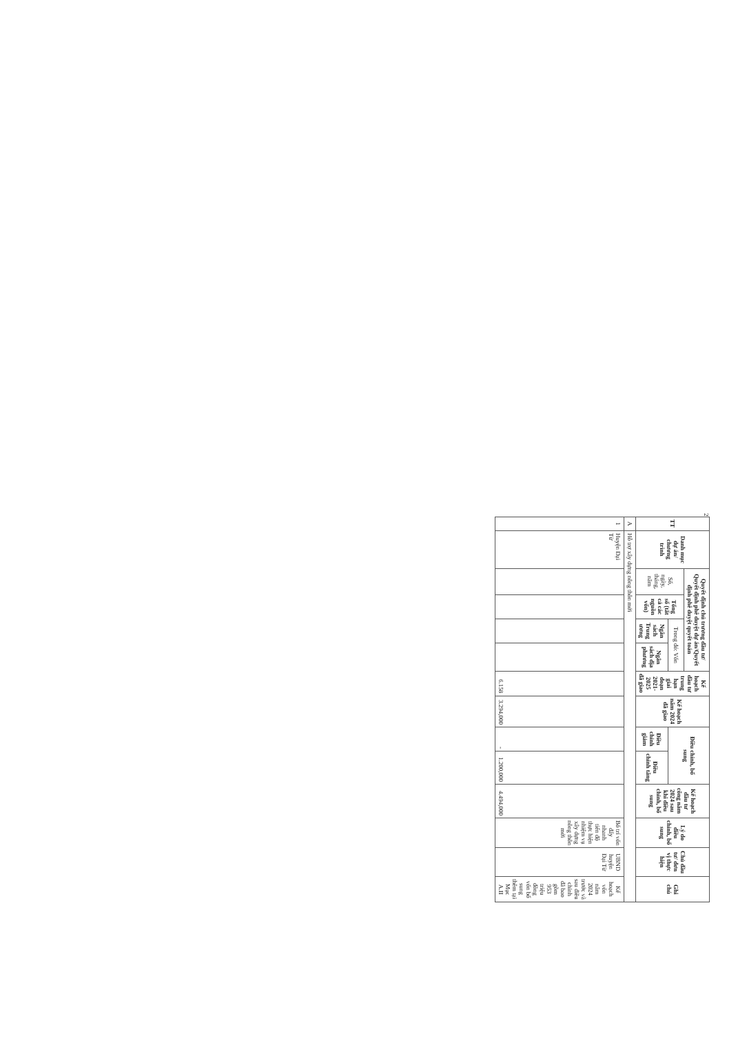2
| TT | Danh mục dự án/ chương trình | Quyết định chủ trương đầu tư/ Quyết định phê duyệt dự án/Quyết định phê duyệt quyết toán | | | | Kế hoạch đầu tư trung hạn giai đoạn 2021-2025 đã giao | Kế hoạch năm 2024 đã giao | Điều chỉnh, bổ sung | | Kế hoạch đầu tư công năm 2024 sau khi điều chỉnh, bổ sung | Lý do điều chỉnh, bổ sung | Chủ đầu tư/ đơn vị thực hiện | Ghi chú |
| --- | --- | --- | --- | --- | --- | --- | --- | --- | --- | --- | --- | --- | --- |
| | | Số, ngày, tháng, năm | Tổng số (tất cả các nguồn vốn) | Trong đó: Vốn | | | | | | | | | |
| | | | | Ngân sách Trung ương | Ngân sách địa phương | | | Điều chỉnh giảm | Điều chỉnh tăng | | | | |
| A | Hỗ trợ xây dựng nông thôn mới | | | | | | | | | | | | |
| 1 | Huyện Đại Từ | | | | | 6.158 | 3.294,000 | - | 1.200,000 | 4.494,000 | Bố trí vốn đẩy nhanh tiến độ thực hiện nhiệm vụ xây dựng nông thôn mới | UBND huyện Đại Từ | Kế hoạch vốn năm 2024 trước và sau điều chỉnh đã bao gồm 953 triệu đồng vốn bổ sung thêm tại Mục A.II |